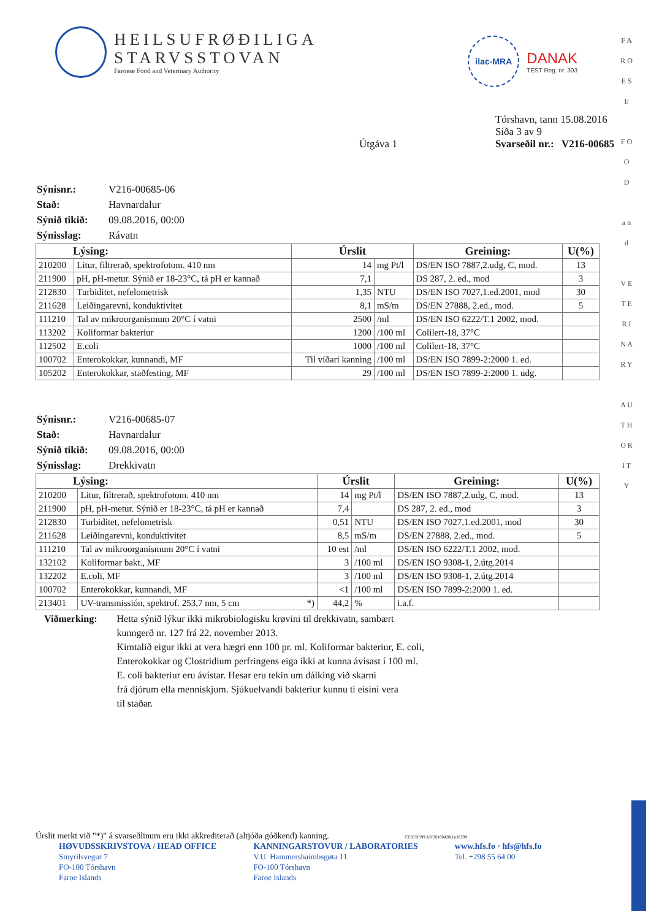HEILSUFRØÐILIGA
STARVSSTOVAN
Faroese Food and Veterinary Authority
ilac-MRA
DANAK
TEST Reg. nr. 303
Útgáva 1
Tórshavn, tann 15.08.2016
Síða 3 av 9
Svarseðil nr.: V216-00685
F A R O E S E
F O O D
a n d
V E T E R I N A R Y
A U T H O R I T Y
| Sýnisnr.: | V216-00685-06 |
| Stað: | Havnardalur |
| Sýnið tikið: | 09.08.2016, 00:00 |
| Sýnisslag: | Rávatn |
| Lýsing: | | Úrslit | | Greining: | U(%) |
| --- | --- | --- | --- | --- | --- |
| 210200 | Litur, filtrerað, spektrofotom. 410 nm | 14 | mg Pt/l | DS/EN ISO 7887,2.udg, C, mod. | 13 |
| 211900 | pH, pH-metur. Sýnið er 18-23°C, tá pH er kannað | 7,1 | | DS 287, 2. ed., mod | 3 |
| 212830 | Turbiditet, nefelometrisk | 1,35 | NTU | DS/EN ISO 7027,1.ed.2001, mod | 30 |
| 211628 | Leiðingarevni, konduktivitet | 8,1 | mS/m | DS/EN 27888, 2.ed., mod. | 5 |
| 111210 | Tal av mikroorganismum 20°C í vatni | 2500 | /ml | DS/EN ISO 6222/T.1 2002, mod. | |
| 113202 | Koliformar bakteriur | 1200 | /100 ml | Colilert-18, 37°C | |
| 112502 | E.coli | 1000 | /100 ml | Colilert-18, 37°C | |
| 100702 | Enterokokkar, kunnandi, MF | Til víðari kanning | /100 ml | DS/EN ISO 7899-2:2000 1. ed. | |
| 105202 | Enterokokkar, staðfesting, MF | 29 | /100 ml | DS/EN ISO 7899-2:2000 1. udg. | |
| Sýnisnr.: | V216-00685-07 |
| Stað: | Havnardalur |
| Sýnið tikið: | 09.08.2016, 00:00 |
| Sýnisslag: | Drekkivatn |
| Lýsing: | | Úrslit | | Greining: | U(%) |
| --- | --- | --- | --- | --- | --- |
| 210200 | Litur, filtrerað, spektrofotom. 410 nm | 14 | mg Pt/l | DS/EN ISO 7887,2.udg, C, mod. | 13 |
| 211900 | pH, pH-metur. Sýnið er 18-23°C, tá pH er kannað | 7,4 | | DS 287, 2. ed., mod | 3 |
| 212830 | Turbiditet, nefelometrisk | 0,51 | NTU | DS/EN ISO 7027,1.ed.2001, mod | 30 |
| 211628 | Leiðingarevni, konduktivitet | 8,5 | mS/m | DS/EN 27888, 2.ed., mod. | 5 |
| 111210 | Tal av mikroorganismum 20°C í vatni | 10 est | /ml | DS/EN ISO 6222/T.1 2002, mod. | |
| 132102 | Koliformar bakt., MF | 3 | /100 ml | DS/EN ISO 9308-1, 2.útg.2014 | |
| 132202 | E.coli, MF | 3 | /100 ml | DS/EN ISO 9308-1, 2.útg.2014 | |
| 100702 | Enterokokkar, kunnandi, MF | <1 | /100 ml | DS/EN ISO 7899-2:2000 1. ed. | |
| 213401 | UV-transmissión, spektrof. 253,7 nm, 5 cm *) | 44,2 | % | i.a.f. | |
Viðmerking: Hetta sýnið lýkur ikki mikrobiologisku krøvini til drekkivatn, sambært
kunngerð nr. 127 frá 22. november 2013.
Kimtalið eigur ikki at vera hægri enn 100 pr. ml. Koliformar bakteriur, E. coli,
Enterokokkar og Clostridium perfringens eiga ikki at kunna ávísast í 100 ml.
E. coli bakteriur eru ávístar. Hesar eru tekin um dálking við skarni
frá djórum ella menniskjum. Sjúkuelvandi bakteriur kunnu tí eisini vera
til staðar.
Úrslit merkt við "*)" á svarseðlinum eru ikki akkrediterað (altjóða góðkend) kanning. CERTHS99 AD'20160420(1)/16299
HØVUÐSSKRIVSTOVA / HEAD OFFICE
Smyrilsvegur 7
FO-100 Tórshavn
Faroe Islands
KANNINGARSTOVUR / LABORATORIES
V.U. Hammershaimbsgøta 11
FO-100 Tórshavn
Faroe Islands
www.hfs.fo · hfs@hfs.fo
Tel. +298 55 64 00